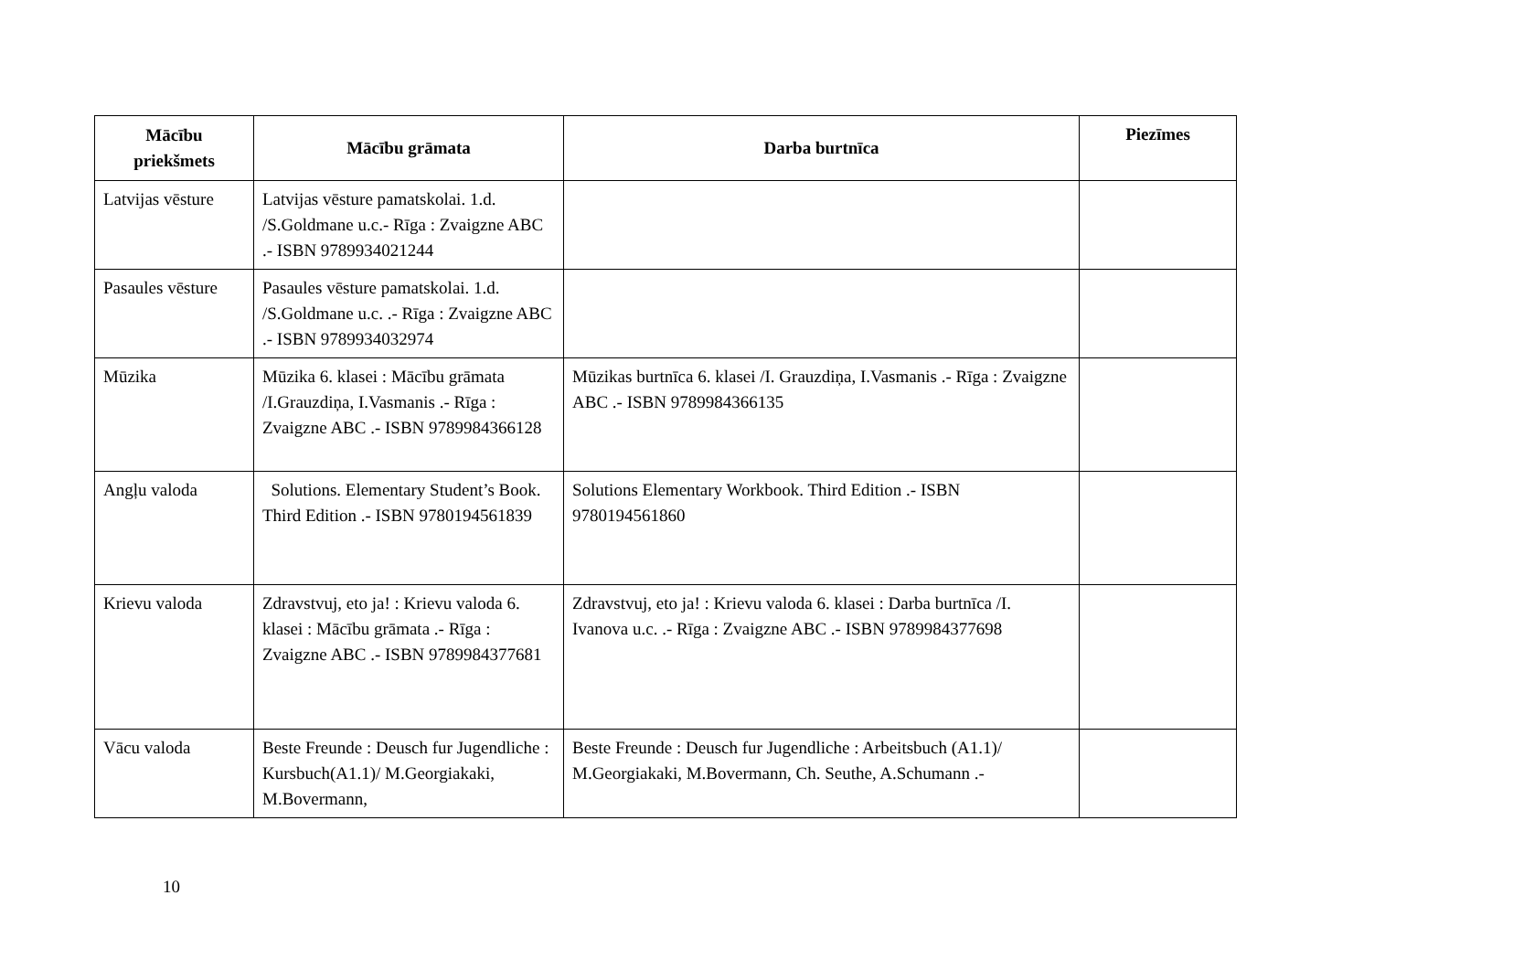| Mācību priekšmets | Mācību grāmata | Darba burtnīca | Piezīmes |
| --- | --- | --- | --- |
| Latvijas vēsture | Latvijas vēsture pamatskolai. 1.d. /S.Goldmane u.c.- Rīga : Zvaigzne ABC .- ISBN 9789934021244 | | |
| Pasaules vēsture | Pasaules vēsture pamatskolai. 1.d. /S.Goldmane u.c. .- Rīga : Zvaigzne ABC .- ISBN 9789934032974 | | |
| Mūzika | Mūzika 6. klasei : Mācību grāmata /I.Grauzdiņa, I.Vasmanis .- Rīga : Zvaigzne ABC .- ISBN 9789984366128 | Mūzikas burtnīca 6. klasei /I. Grauzdiņa, I.Vasmanis .- Rīga : Zvaigzne ABC .- ISBN 9789984366135 | |
| Angļu valoda | Solutions. Elementary Student’s Book. Third Edition .- ISBN 9780194561839 | Solutions Elementary Workbook. Third Edition .- ISBN 9780194561860 | |
| Krievu valoda | Zdravstvuj, eto ja! : Krievu valoda 6. klasei : Mācību grāmata .- Rīga : Zvaigzne ABC .- ISBN 9789984377681 | Zdravstvuj, eto ja! : Krievu valoda 6. klasei : Darba burtnīca /I. Ivanova u.c. .- Rīga : Zvaigzne ABC .- ISBN 9789984377698 | |
| Vācu valoda | Beste Freunde : Deusch fur Jugendliche : Kursbuch(A1.1)/ M.Georgiakaki, M.Bovermann, | Beste Freunde : Deusch fur Jugendliche : Arbeitsbuch (A1.1)/ M.Georgiakaki, M.Bovermann, Ch. Seuthe, A.Schumann .- | |
10